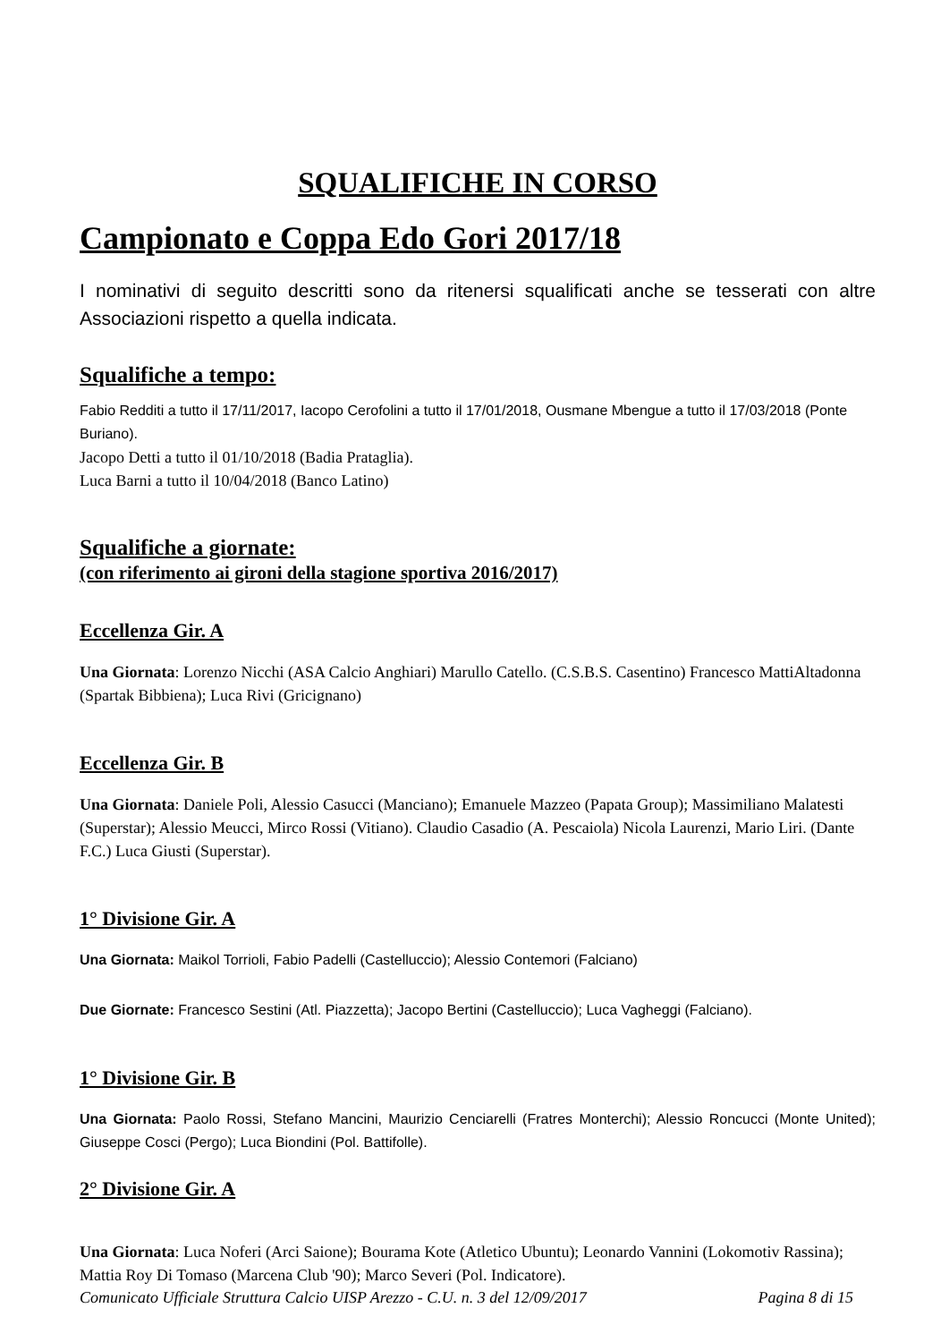SQUALIFICHE IN CORSO
Campionato e Coppa Edo Gori 2017/18
I nominativi di seguito descritti sono da ritenersi squalificati anche se tesserati con altre Associazioni rispetto a quella indicata.
Squalifiche a tempo:
Fabio Redditi a tutto il 17/11/2017, Iacopo Cerofolini a tutto il 17/01/2018, Ousmane Mbengue a tutto il 17/03/2018 (Ponte Buriano).
Jacopo Detti a tutto il 01/10/2018 (Badia Prataglia).
Luca Barni a tutto il 10/04/2018 (Banco Latino)
Squalifiche a giornate:
(con riferimento ai gironi della stagione sportiva 2016/2017)
Eccellenza Gir. A
Una Giornata: Lorenzo Nicchi (ASA Calcio Anghiari) Marullo Catello. (C.S.B.S. Casentino) Francesco MattiAltadonna (Spartak Bibbiena); Luca Rivi (Gricignano)
Eccellenza Gir. B
Una Giornata: Daniele Poli, Alessio Casucci (Manciano); Emanuele Mazzeo (Papata Group); Massimiliano Malatesti (Superstar); Alessio Meucci, Mirco Rossi (Vitiano). Claudio Casadio (A. Pescaiola) Nicola Laurenzi, Mario Liri. (Dante F.C.) Luca Giusti (Superstar).
1° Divisione Gir. A
Una Giornata: Maikol Torrioli, Fabio Padelli (Castelluccio); Alessio Contemori (Falciano)
Due Giornate: Francesco Sestini (Atl. Piazzetta); Jacopo Bertini (Castelluccio); Luca Vagheggi (Falciano).
1° Divisione Gir. B
Una Giornata: Paolo Rossi, Stefano Mancini, Maurizio Cenciarelli (Fratres Monterchi); Alessio Roncucci (Monte United); Giuseppe Cosci (Pergo); Luca Biondini (Pol. Battifolle).
2° Divisione Gir. A
Una Giornata: Luca Noferi (Arci Saione); Bourama Kote (Atletico Ubuntu); Leonardo Vannini (Lokomotiv Rassina); Mattia Roy Di Tomaso (Marcena Club '90); Marco Severi (Pol. Indicatore).
Comunicato Ufficiale Struttura Calcio UISP Arezzo - C.U. n. 3 del 12/09/2017 Pagina 8 di 15